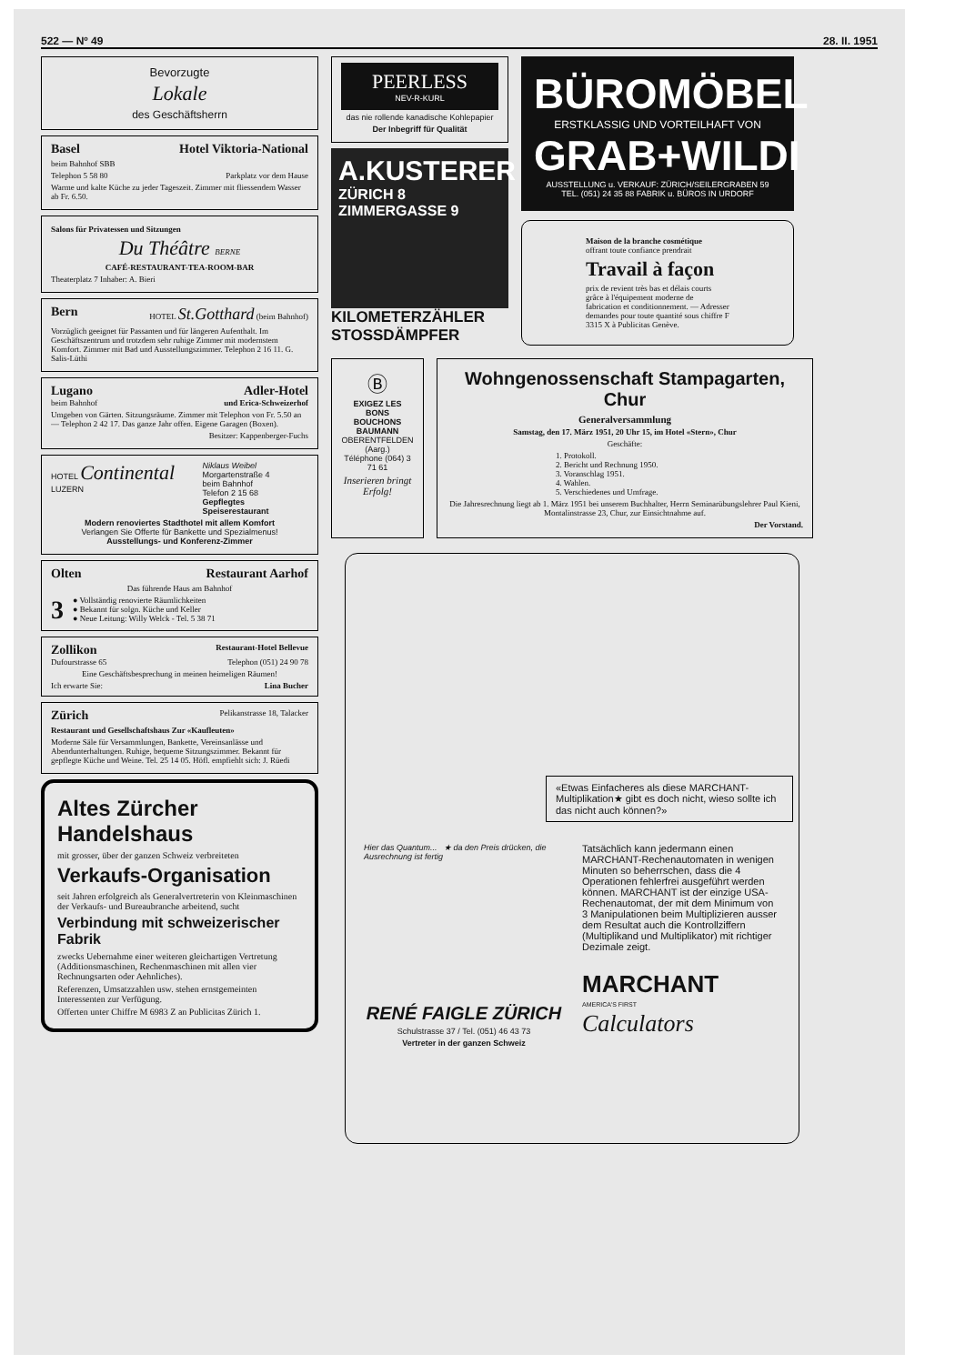522 — Nº 49 28. II. 1951
Bevorzugte
Lokale
des Geschäftsherrn
Basel Hotel Viktoria-National
beim Bahnhof SBB
Telephon 5 58 80 Parkplatz vor dem Hause
Warme und kalte Küche zu jeder Tageszeit. Zimmer mit fliessendem Wasser ab Fr. 6.50.
Salons für Privatessen und Sitzungen
Du Théâtre BERNE
CAFÉ-RESTAURANT-TEA-ROOM-BAR
Theaterplatz 7 Inhaber: A. Bieri
Bern HOTEL St.Gotthard (beim Bahnhof)
Vorzüglich geeignet für Passanten und für längeren Aufenthalt. Im Geschäftszentrum und trotzdem sehr ruhige Zimmer mit modernstem Komfort. Zimmer mit Bad und Ausstellungszimmer. Telephon 2 16 11. G. Salis-Lüthi
Lugano Adler-Hotel
beim Bahnhof und Erica-Schweizerhof
Umgeben von Gärten. Sitzungsräume. Zimmer mit Telephon von Fr. 5.50 an — Telephon 2 42 17. Das ganze Jahr offen. Eigene Garagen (Boxen).
Besitzer: Kappenberger-Fuchs
HOTEL Continental LUZERN Niklaus Weibel
Morgartenstraße 4
beim Bahnhof
Telefon 2 15 68
Gepflegtes Speiserestaurant
Modern renoviertes Stadthotel mit allem Komfort
Verlangen Sie Offerte für Bankette und Spezialmenus!
Ausstellungs- und Konferenz-Zimmer
Olten Restaurant Aarhof
Das führende Haus am Bahnhof
3 ● Vollständig renovierte Räumlichkeiten
● Bekannt für solgn. Küche und Keller
● Neue Leitung: Willy Welck - Tel. 5 38 71
Zollikon Restaurant-Hotel Bellevue
Dufourstrasse 65 Telephon (051) 24 90 78
Eine Geschäftsbesprechung in meinen heimeligen Räumen!
Ich erwarte Sie: Lina Bucher
Zürich Pelikanstrasse 18, Talacker
Restaurant und Gesellschaftshaus Zur «Kaufleuten»
Moderne Säle für Versammlungen, Bankette, Vereinsanlässe und Abendunterhaltungen. Ruhige, bequeme Sitzungszimmer. Bekannt für gepflegte Küche und Weine. Tel. 25 14 05. Höfl. empfiehlt sich: J. Rüedi
Altes Zürcher Handelshaus
mit grosser, über der ganzen Schweiz verbreiteten
Verkaufs-Organisation
seit Jahren erfolgreich als Generalvertreterin von Kleinmaschinen der Verkaufs- und Bureaubranche arbeitend, sucht
Verbindung mit schweizerischer Fabrik
zwecks Uebernahme einer weiteren gleichartigen Vertretung (Additionsmaschinen, Rechenmaschinen mit allen vier Rechnungsarten oder Aehnliches).
Referenzen, Umsatzzahlen usw. stehen ernstgemeinten Interessenten zur Verfügung.
Offerten unter Chiffre M 6983 Z an Publicitas Zürich 1.
PEERLESS
NEV-R-KURL
das nie rollende kanadische Kohlepapier
Der Inbegriff für Qualität
A.KUSTERER
ZÜRICH 8
ZIMMERGASSE 9
KILOMETERZÄHLER
STOSSDÄMPFER
BÜROMÖBEL
ERSTKLASSIG UND VORTEILHAFT VON
GRAB+WILDI
AUSSTELLUNG u. VERKAUF: ZÜRICH/SEILERGRABEN 59
TEL. (051) 24 35 88 FABRIK u. BÜROS IN URDORF
Maison de la branche cosmétique
offrant toute confiance prendrait
Travail à façon
prix de revient très bas et délais courts grâce à l'équipement moderne de fabrication et conditionnement. — Adresser demandes pour toute quantité sous chiffre F 3315 X à Publicitas Genève.
Ⓑ
EXIGEZ LES
BONS BOUCHONS BAUMANN
OBERENTFELDEN (Aarg.)
Téléphone (064) 3 71 61
Inserieren bringt Erfolg!
Wohngenossenschaft Stampagarten, Chur
Generalversammlung
Samstag, den 17. März 1951, 20 Uhr 15, im Hotel «Stern», Chur
Geschäfte:
1. Protokoll.
2. Bericht und Rechnung 1950.
3. Voranschlag 1951.
4. Wahlen.
5. Verschiedenes und Umfrage.
Die Jahresrechnung liegt ab 1. März 1951 bei unserem Buchhalter, Herrn Seminarübungslehrer Paul Kieni, Montalinstrasse 23, Chur, zur Einsichtnahme auf.
Der Vorstand.
«Etwas Einfacheres als diese MARCHANT-Multiplikation★ gibt es doch nicht, wieso sollte ich das nicht auch können?»
Hier das Quantum... ★ da den Preis drücken, die Ausrechnung ist fertig
RENÉ FAIGLE ZÜRICH
Schulstrasse 37 / Tel. (051) 46 43 73
Vertreter in der ganzen Schweiz
Tatsächlich kann jedermann einen MARCHANT-Rechenautomaten in wenigen Minuten so beherrschen, dass die 4 Operationen fehlerfrei ausgeführt werden können. MARCHANT ist der einzige USA-Rechenautomat, der mit dem Minimum von 3 Manipulationen beim Multiplizieren ausser dem Resultat auch die Kontrollziffern (Multiplikand und Multiplikator) mit richtiger Dezimale zeigt.
MARCHANT
AMERICA'S FIRST
Calculators